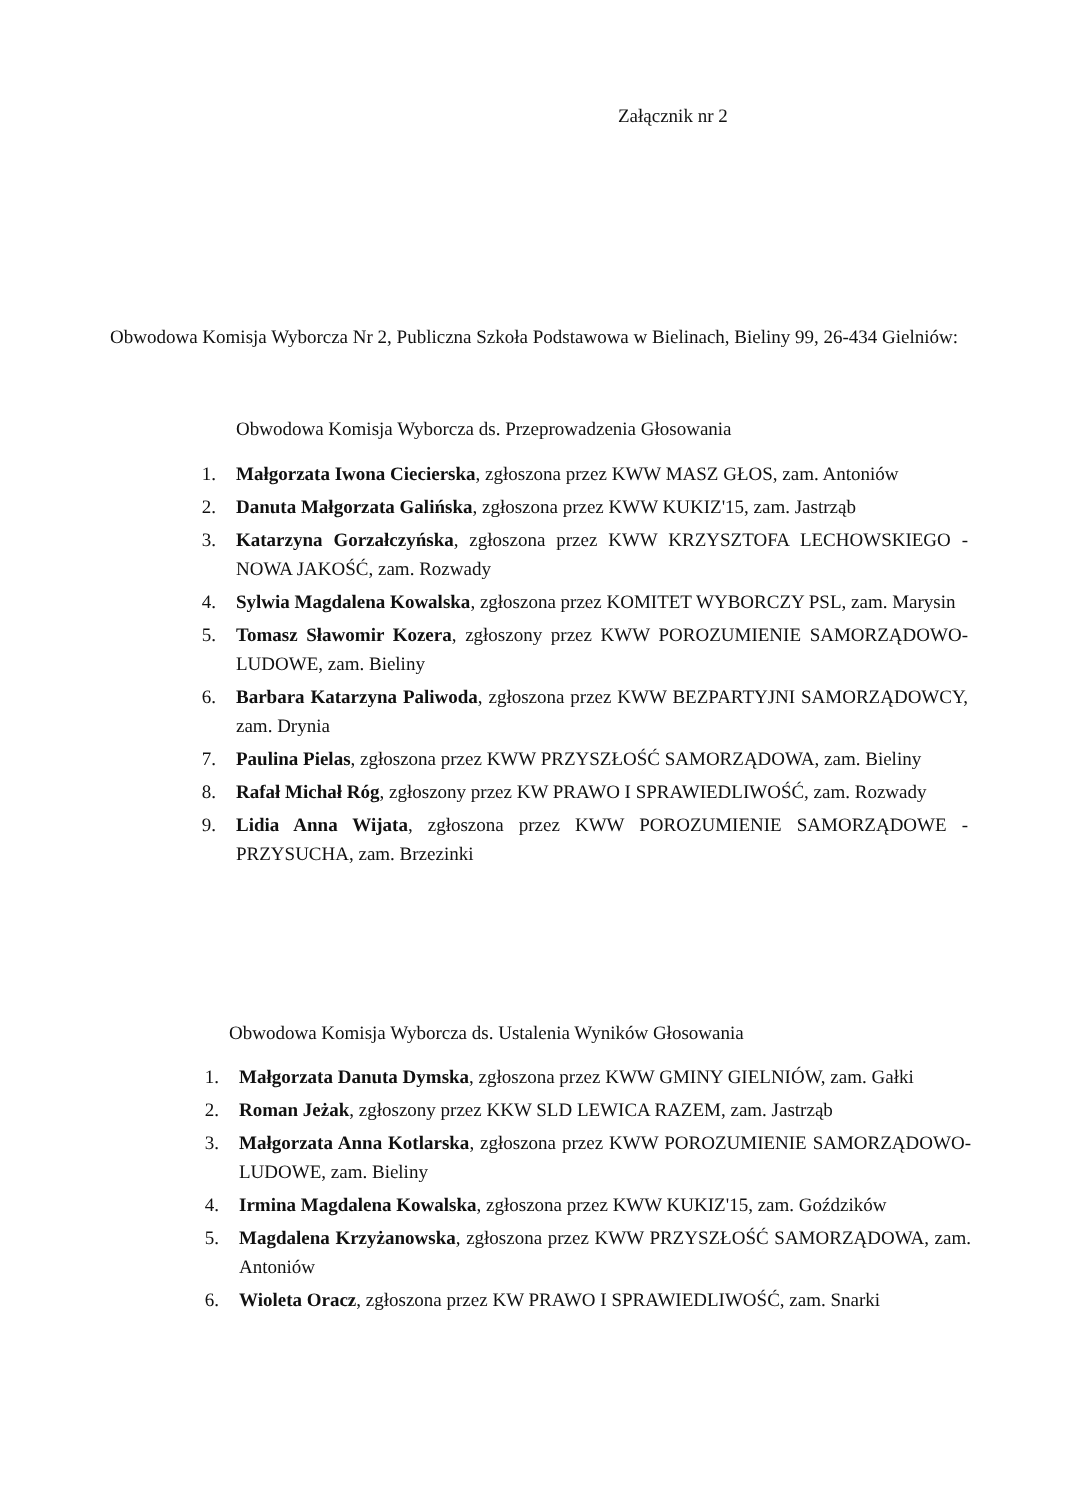Załącznik nr 2
Obwodowa Komisja Wyborcza Nr 2, Publiczna Szkoła Podstawowa w Bielinach, Bieliny 99, 26-434 Gielniów:
Obwodowa Komisja Wyborcza ds. Przeprowadzenia Głosowania
1. Małgorzata Iwona Ciecierska, zgłoszona przez KWW MASZ GŁOS, zam. Antoniów
2. Danuta Małgorzata Galińska, zgłoszona przez KWW KUKIZ'15, zam. Jastrząb
3. Katarzyna Gorzałczyńska, zgłoszona przez KWW KRZYSZTOFA LECHOWSKIEGO - NOWA JAKOŚĆ, zam. Rozwady
4. Sylwia Magdalena Kowalska, zgłoszona przez KOMITET WYBORCZY PSL, zam. Marysin
5. Tomasz Sławomir Kozera, zgłoszony przez KWW POROZUMIENIE SAMORZĄDOWO-LUDOWE, zam. Bieliny
6. Barbara Katarzyna Paliwoda, zgłoszona przez KWW BEZPARTYJNI SAMORZĄDOWCY, zam. Drynia
7. Paulina Pielas, zgłoszona przez KWW PRZYSZŁOŚĆ SAMORZĄDOWA, zam. Bieliny
8. Rafał Michał Róg, zgłoszony przez KW PRAWO I SPRAWIEDLIWOŚĆ, zam. Rozwady
9. Lidia Anna Wijata, zgłoszona przez KWW POROZUMIENIE SAMORZĄDOWE - PRZYSUCHA, zam. Brzezinki
Obwodowa Komisja Wyborcza ds. Ustalenia Wyników Głosowania
1. Małgorzata Danuta Dymska, zgłoszona przez KWW GMINY GIELNIÓW, zam. Gałki
2. Roman Jeżak, zgłoszony przez KKW SLD LEWICA RAZEM, zam. Jastrząb
3. Małgorzata Anna Kotlarska, zgłoszona przez KWW POROZUMIENIE SAMORZĄDOWO-LUDOWE, zam. Bieliny
4. Irmina Magdalena Kowalska, zgłoszona przez KWW KUKIZ'15, zam. Goździków
5. Magdalena Krzyżanowska, zgłoszona przez KWW PRZYSZŁOŚĆ SAMORZĄDOWA, zam. Antoniów
6. Wioleta Oracz, zgłoszona przez KW PRAWO I SPRAWIEDLIWOŚĆ, zam. Snarki